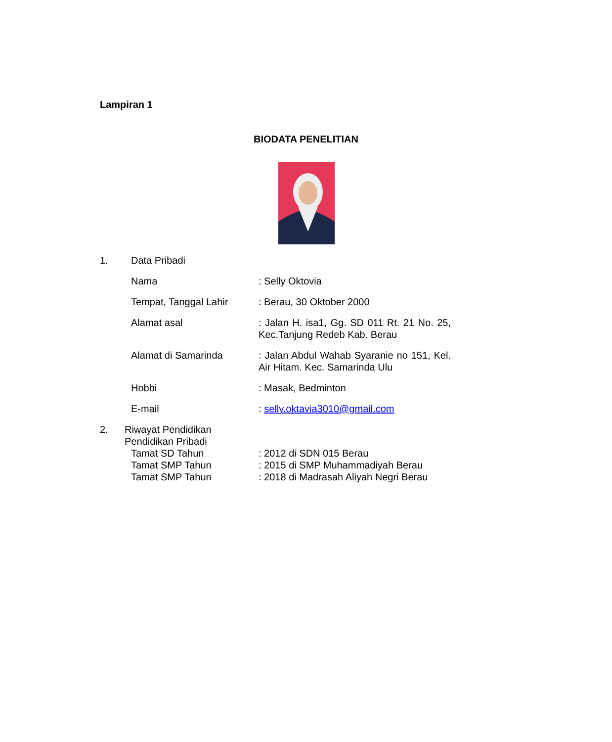Lampiran 1
BIODATA PENELITIAN
1. Data Pribadi
Nama : Selly Oktovia
Tempat, Tanggal Lahir : Berau, 30 Oktober 2000
Alamat asal : Jalan H. isa1, Gg. SD 011 Rt. 21 No. 25, Kec.Tanjung Redeb Kab. Berau
Alamat di Samarinda : Jalan Abdul Wahab Syaranie no 151, Kel. Air Hitam. Kec. Samarinda Ulu
Hobbi : Masak, Bedminton
E-mail : selly.oktavia3010@gmail.com
2. Riwayat Pendidikan
Pendidikan Pribadi
Tamat SD Tahun : 2012 di SDN 015 Berau
Tamat SMP Tahun : 2015 di SMP Muhammadiyah Berau
Tamat SMP Tahun : 2018 di Madrasah Aliyah Negri Berau